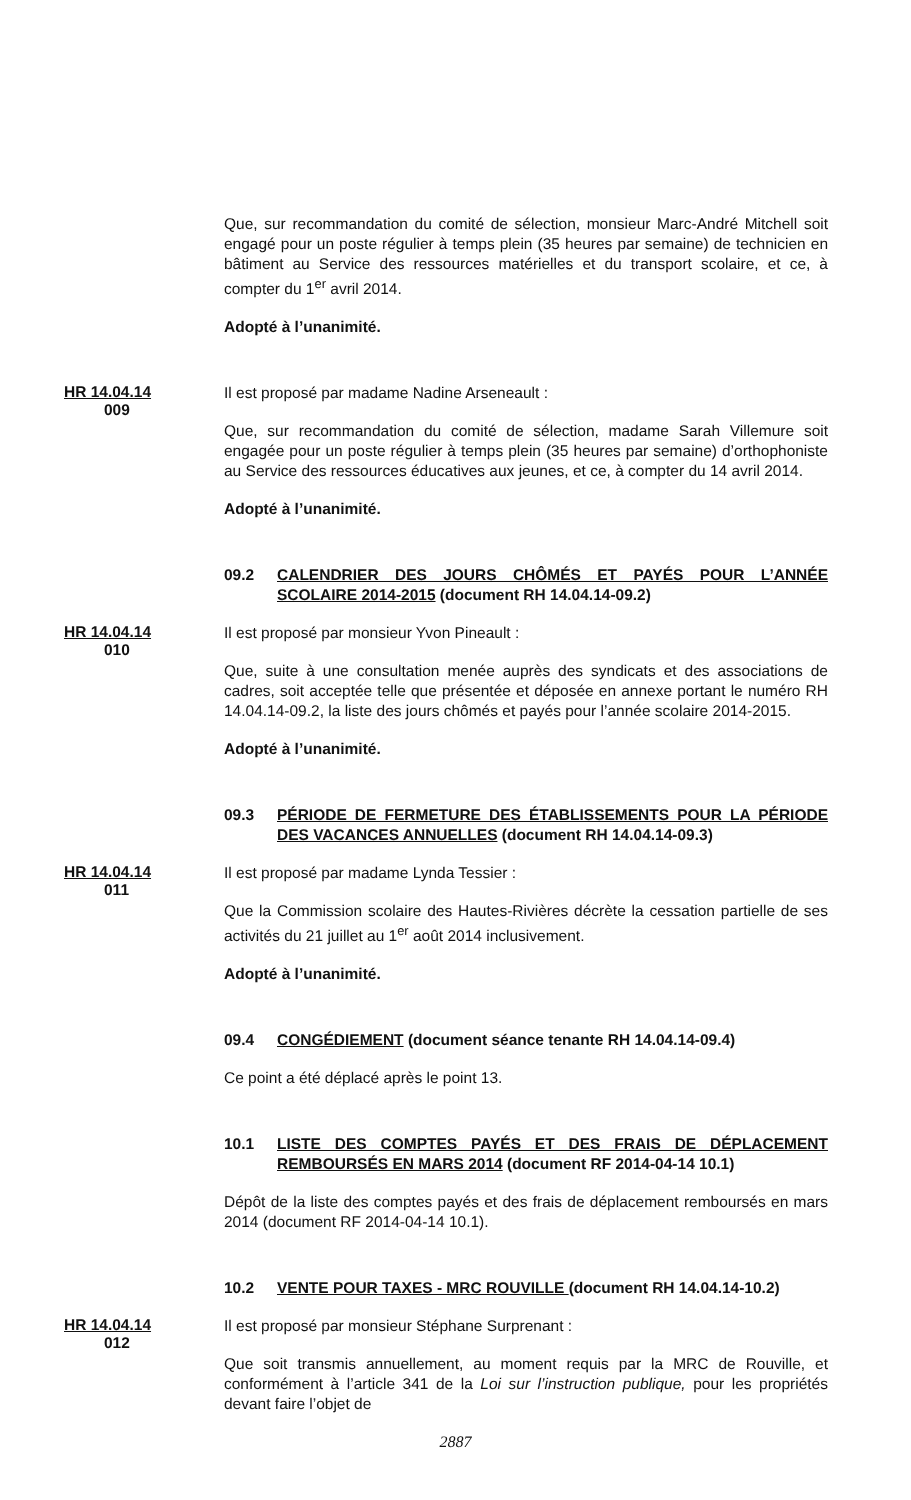Que, sur recommandation du comité de sélection, monsieur Marc-André Mitchell soit engagé pour un poste régulier à temps plein (35 heures par semaine) de technicien en bâtiment au Service des ressources matérielles et du transport scolaire, et ce, à compter du 1<sup>er</sup> avril 2014.
Adopté à l’unanimité.
HR 14.04.14
009
Il est proposé par madame Nadine Arseneault :
Que, sur recommandation du comité de sélection, madame Sarah Villemure soit engagée pour un poste régulier à temps plein (35 heures par semaine) d’orthophoniste au Service des ressources éducatives aux jeunes, et ce, à compter du 14 avril 2014.
Adopté à l’unanimité.
09.2 CALENDRIER DES JOURS CHÔMÉS ET PAYÉS POUR L’ANNÉE SCOLAIRE 2014-2015 (document RH 14.04.14-09.2)
HR 14.04.14
010
Il est proposé par monsieur Yvon Pineault :
Que, suite à une consultation menée auprès des syndicats et des associations de cadres, soit acceptée telle que présentée et déposée en annexe portant le numéro RH 14.04.14-09.2, la liste des jours chômés et payés pour l’année scolaire 2014-2015.
Adopté à l’unanimité.
09.3 PÉRIODE DE FERMETURE DES ÉTABLISSEMENTS POUR LA PÉRIODE DES VACANCES ANNUELLES (document RH 14.04.14-09.3)
HR 14.04.14
011
Il est proposé par madame Lynda Tessier :
Que la Commission scolaire des Hautes-Rivières décrète la cessation partielle de ses activités du 21 juillet au 1<sup>er</sup> août 2014 inclusivement.
Adopté à l’unanimité.
09.4 CONGÉDIEMENT (document séance tenante RH 14.04.14-09.4)
Ce point a été déplacé après le point 13.
10.1 LISTE DES COMPTES PAYÉS ET DES FRAIS DE DÉPLACEMENT REMBOURSÉS EN MARS 2014 (document RF 2014-04-14 10.1)
Dépôt de la liste des comptes payés et des frais de déplacement remboursés en mars 2014 (document RF 2014-04-14 10.1).
10.2 VENTE POUR TAXES - MRC ROUVILLE (document RH 14.04.14-10.2)
HR 14.04.14
012
Il est proposé par monsieur Stéphane Surprenant :
Que soit transmis annuellement, au moment requis par la MRC de Rouville, et conformément à l’article 341 de la Loi sur l’instruction publique, pour les propriétés devant faire l’objet de
2887